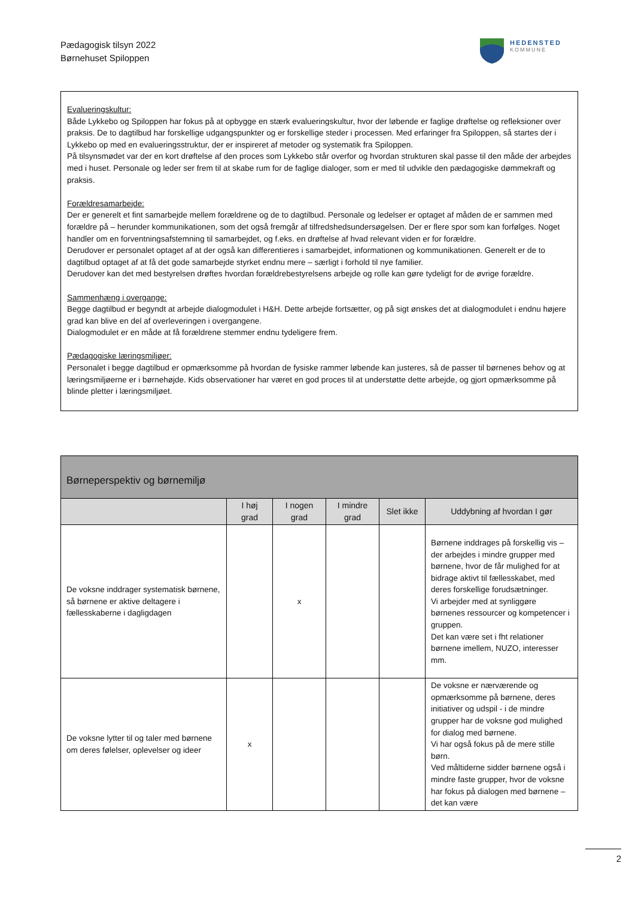Pædagogisk tilsyn 2022
Børnehuset Spiloppen
HEDENSTED
KOMMUNE
Evalueringskultur:
Både Lykkebo og Spiloppen har fokus på at opbygge en stærk evalueringskultur, hvor der løbende er faglige drøftelse og refleksioner over praksis. De to dagtilbud har forskellige udgangspunkter og er forskellige steder i processen. Med erfaringer fra Spiloppen, så startes der i Lykkebo op med en evalueringsstruktur, der er inspireret af metoder og systematik fra Spiloppen.
På tilsynsmødet var der en kort drøftelse af den proces som Lykkebo står overfor og hvordan strukturen skal passe til den måde der arbejdes med i huset. Personale og leder ser frem til at skabe rum for de faglige dialoger, som er med til udvikle den pædagogiske dømmekraft og praksis.
Forældresamarbejde:
Der er generelt et fint samarbejde mellem forældrene og de to dagtilbud. Personale og ledelser er optaget af måden de er sammen med forældre på – herunder kommunikationen, som det også fremgår af tilfredshedsundersøgelsen. Der er flere spor som kan forfølges. Noget handler om en forventningsafstemning til samarbejdet, og f.eks. en drøftelse af hvad relevant viden er for forældre.
Derudover er personalet optaget af at der også kan differentieres i samarbejdet, informationen og kommunikationen. Generelt er de to dagtilbud optaget af at få det gode samarbejde styrket endnu mere – særligt i forhold til nye familier.
Derudover kan det med bestyrelsen drøftes hvordan forældrebestyrelsens arbejde og rolle kan gøre tydeligt for de øvrige forældre.
Sammenhæng i overgange:
Begge dagtilbud er begyndt at arbejde dialogmodulet i H&H. Dette arbejde fortsætter, og på sigt ønskes det at dialogmodulet i endnu højere grad kan blive en del af overleveringen i overgangene.
Dialogmodulet er en måde at få forældrene stemmer endnu tydeligere frem.
Pædagogiske læringsmiljøer:
Personalet i begge dagtilbud er opmærksomme på hvordan de fysiske rammer løbende kan justeres, så de passer til børnenes behov og at læringsmiljøerne er i børnehøjde. Kids observationer har været en god proces til at understøtte dette arbejde, og gjort opmærksomme på blinde pletter i læringsmiljøet.
| Børneperspektiv og børnemiljø | | | | | |
| --- | --- | --- | --- | --- | --- |
| | I høj grad | I nogen grad | I mindre grad | Slet ikke | Uddybning af hvordan I gør |
| De voksne inddrager systematisk børnene, så børnene er aktive deltagere i fællesskaberne i dagligdagen | | x | | | Børnene inddrages på forskellig vis – der arbejdes i mindre grupper med børnene, hvor de får mulighed for at bidrage aktivt til fællesskabet, med deres forskellige forudsætninger. Vi arbejder med at synliggøre børnenes ressourcer og kompetencer i gruppen. Det kan være set i fht relationer børnene imellem, NUZO, interesser mm. |
| De voksne lytter til og taler med børnene om deres følelser, oplevelser og ideer | x | | | | De voksne er nærværende og opmærksomme på børnene, deres initiativer og udspil - i de mindre grupper har de voksne god mulighed for dialog med børnene. Vi har også fokus på de mere stille børn. Ved måltiderne sidder børnene også i mindre faste grupper, hvor de voksne har fokus på dialogen med børnene – det kan være |
2